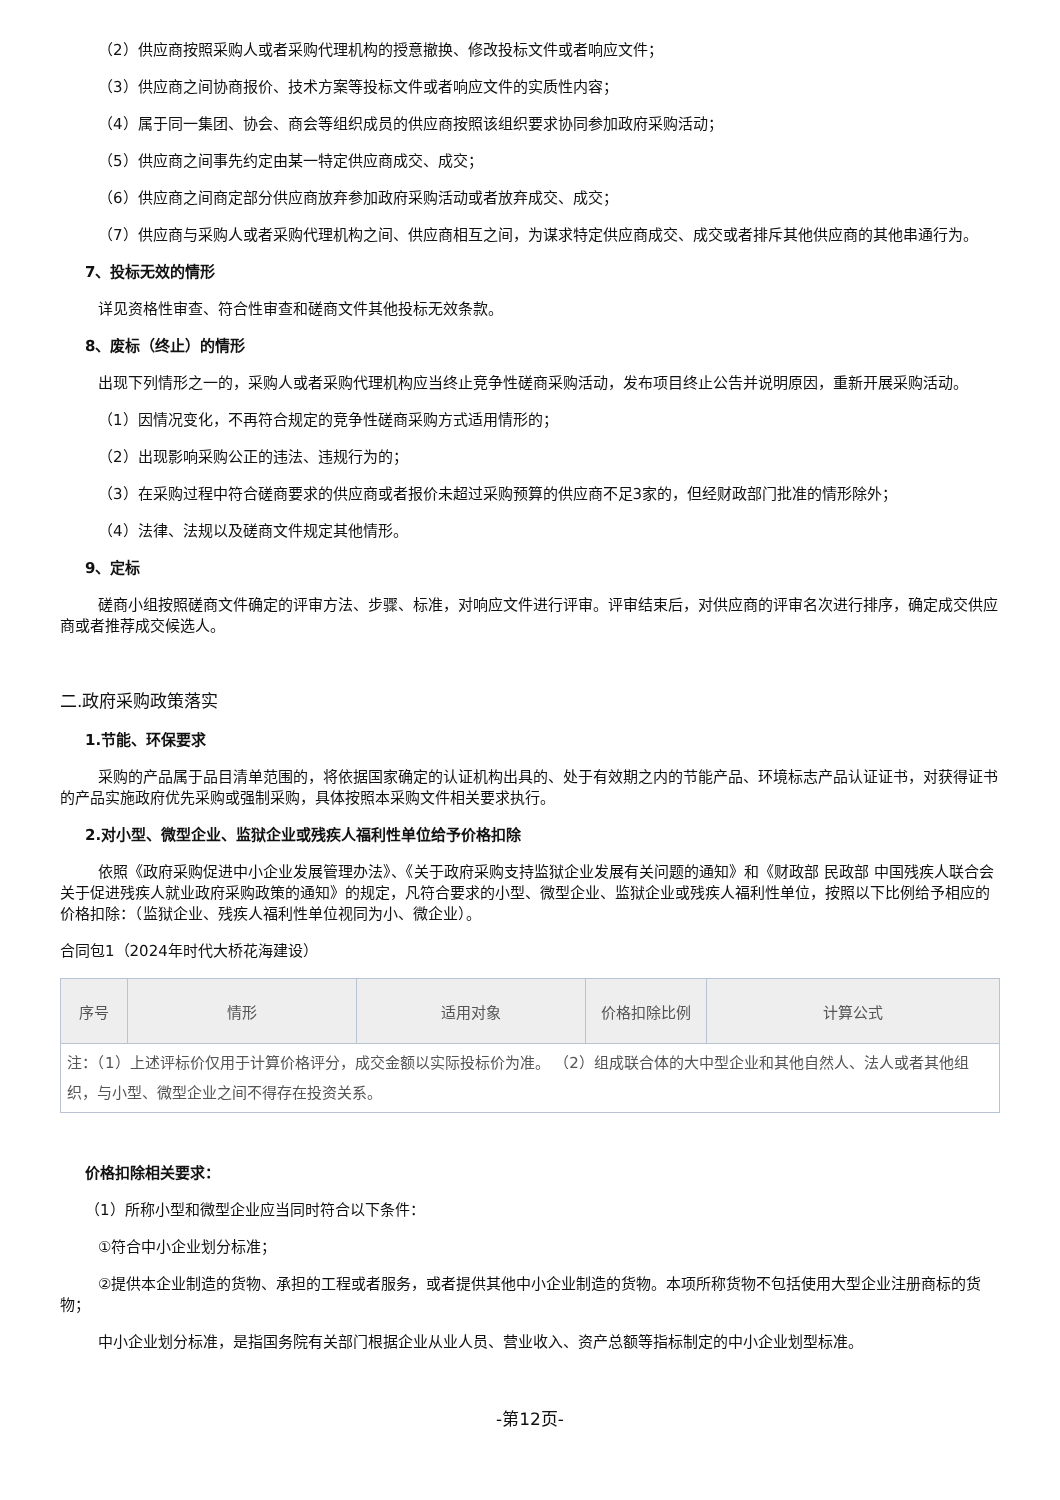（2）供应商按照采购人或者采购代理机构的授意撤换、修改投标文件或者响应文件；
（3）供应商之间协商报价、技术方案等投标文件或者响应文件的实质性内容；
（4）属于同一集团、协会、商会等组织成员的供应商按照该组织要求协同参加政府采购活动；
（5）供应商之间事先约定由某一特定供应商成交、成交；
（6）供应商之间商定部分供应商放弃参加政府采购活动或者放弃成交、成交；
（7）供应商与采购人或者采购代理机构之间、供应商相互之间，为谋求特定供应商成交、成交或者排斥其他供应商的其他串通行为。
7、投标无效的情形
详见资格性审查、符合性审查和磋商文件其他投标无效条款。
8、废标（终止）的情形
出现下列情形之一的，采购人或者采购代理机构应当终止竞争性磋商采购活动，发布项目终止公告并说明原因，重新开展采购活动。
（1）因情况变化，不再符合规定的竞争性磋商采购方式适用情形的；
（2）出现影响采购公正的违法、违规行为的；
（3）在采购过程中符合磋商要求的供应商或者报价未超过采购预算的供应商不足3家的，但经财政部门批准的情形除外；
（4）法律、法规以及磋商文件规定其他情形。
9、定标
磋商小组按照磋商文件确定的评审方法、步骤、标准，对响应文件进行评审。评审结束后，对供应商的评审名次进行排序，确定成交供应商或者推荐成交候选人。
二.政府采购政策落实
1.节能、环保要求
采购的产品属于品目清单范围的，将依据国家确定的认证机构出具的、处于有效期之内的节能产品、环境标志产品认证证书，对获得证书的产品实施政府优先采购或强制采购，具体按照本采购文件相关要求执行。
2.对小型、微型企业、监狱企业或残疾人福利性单位给予价格扣除
依照《政府采购促进中小企业发展管理办法》、《关于政府采购支持监狱企业发展有关问题的通知》和《财政部 民政部 中国残疾人联合会关于促进残疾人就业政府采购政策的通知》的规定，凡符合要求的小型、微型企业、监狱企业或残疾人福利性单位，按照以下比例给予相应的价格扣除：（监狱企业、残疾人福利性单位视同为小、微企业）。
合同包1（2024年时代大桥花海建设）
| 序号 | 情形 | 适用对象 | 价格扣除比例 | 计算公式 |
| --- | --- | --- | --- | --- |
| 注：（1）上述评标价仅用于计算价格评分，成交金额以实际投标价为准。 （2）组成联合体的大中型企业和其他自然人、法人或者其他组织，与小型、微型企业之间不得存在投资关系。 | | | | |
价格扣除相关要求：
（1）所称小型和微型企业应当同时符合以下条件：
①符合中小企业划分标准；
②提供本企业制造的货物、承担的工程或者服务，或者提供其他中小企业制造的货物。本项所称货物不包括使用大型企业注册商标的货物；
中小企业划分标准，是指国务院有关部门根据企业从业人员、营业收入、资产总额等指标制定的中小企业划型标准。
-第12页-